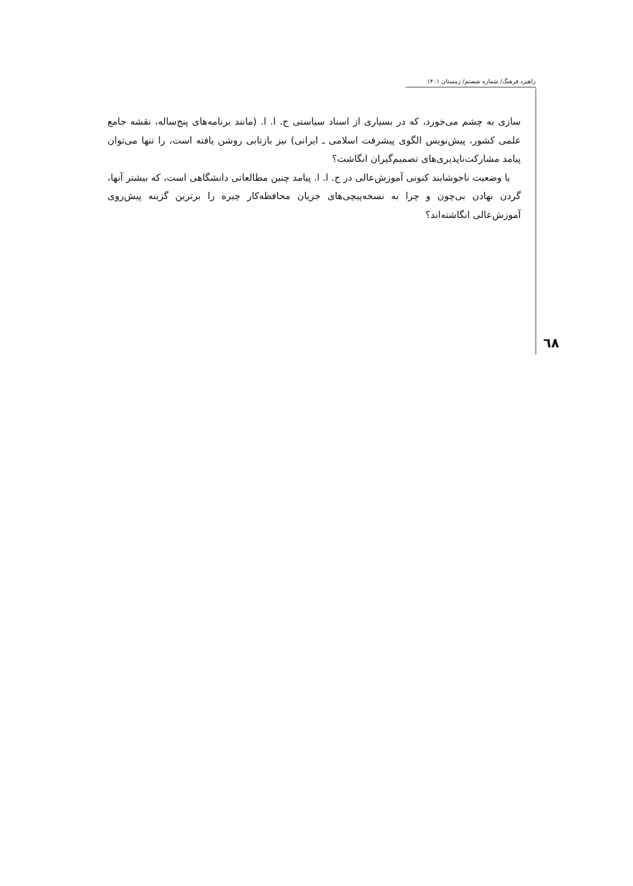راهبرد فرهنگ/ شماره شصتم/ زمستان ۱۴۰۱
سازی به چشم می‌خورد، که در بسیاری از اسناد سیاستی ج. ا. ا. (مانند برنامه‌های پنج‌ساله، نقشه جامع علمی کشور، پیش‌نویس الگوی پیشرفت اسلامی ـ ایرانی) نیز بازتابی روشن یافته است، را تنها می‌توان پیامد مشارکت‌ناپذیری‌های تصمیم‌گیران انگاشت؟
یا وضعیت ناخوشایند کنونی آموزش‌عالی در ج. ا. ا. پیامد چنین مطالعاتی دانشگاهی است، که بیشتر آنها، گردن نهادن بی‌چون و چرا به نسخه‌پیچی‌های جریان محافظه‌کار چیره را برترین گزینه پیش‌روی آموزش‌عالی انگاشته‌اند؟
٦٨